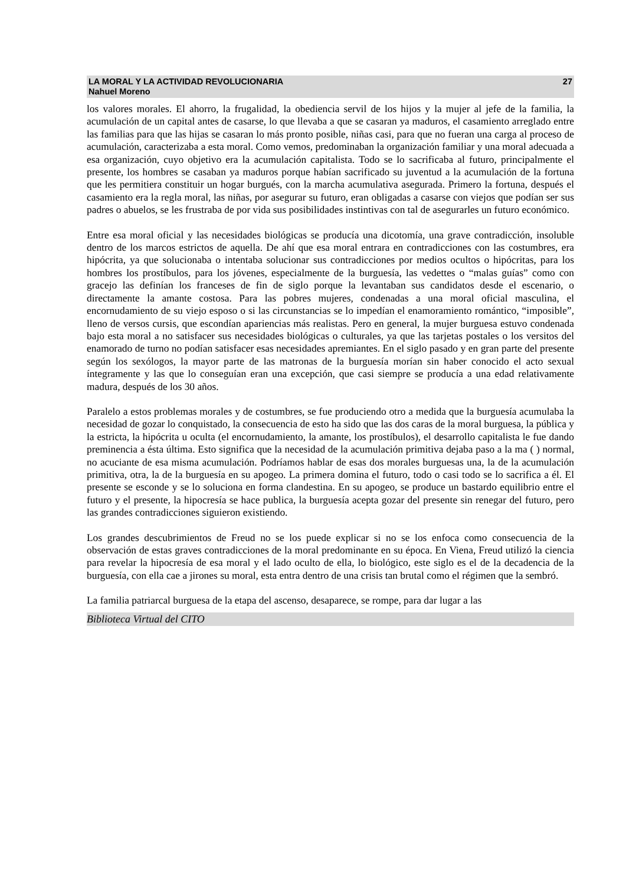LA MORAL Y LA ACTIVIDAD REVOLUCIONARIA 27
Nahuel Moreno
los valores morales. El ahorro, la frugalidad, la obediencia servil de los hijos y la mujer al jefe de la familia, la acumulación de un capital antes de casarse, lo que llevaba a que se casaran ya maduros, el casamiento arreglado entre las familias para que las hijas se casaran lo más pronto posible, niñas casi, para que no fueran una carga al proceso de acumulación, caracterizaba a esta moral. Como vemos, predominaban la organización familiar y una moral adecuada a esa organización, cuyo objetivo era la acumulación capitalista. Todo se lo sacrificaba al futuro, principalmente el presente, los hombres se casaban ya maduros porque habían sacrificado su juventud a la acumulación de la fortuna que les permitiera constituir un hogar burgués, con la marcha acumulativa asegurada. Primero la fortuna, después el casamiento era la regla moral, las niñas, por asegurar su futuro, eran obligadas a casarse con viejos que podían ser sus padres o abuelos, se les frustraba de por vida sus posibilidades instintivas con tal de asegurarles un futuro económico.
Entre esa moral oficial y las necesidades biológicas se producía una dicotomía, una grave contradicción, insoluble dentro de los marcos estrictos de aquella. De ahí que esa moral entrara en contradicciones con las costumbres, era hipócrita, ya que solucionaba o intentaba solucionar sus contradicciones por medios ocultos o hipócritas, para los hombres los prostíbulos, para los jóvenes, especialmente de la burguesía, las vedettes o “malas guías” como con gracejo las definían los franceses de fin de siglo porque la levantaban sus candidatos desde el escenario, o directamente la amante costosa. Para las pobres mujeres, condenadas a una moral oficial masculina, el encornudamiento de su viejo esposo o si las circunstancias se lo impedían el enamoramiento romántico, “imposible”, lleno de versos cursis, que escondían apariencias más realistas. Pero en general, la mujer burguesa estuvo condenada bajo esta moral a no satisfacer sus necesidades biológicas o culturales, ya que las tarjetas postales o los versitos del enamorado de turno no podían satisfacer esas necesidades apremiantes. En el siglo pasado y en gran parte del presente según los sexólogos, la mayor parte de las matronas de la burguesía morían sin haber conocido el acto sexual íntegramente y las que lo conseguían eran una excepción, que casi siempre se producía a una edad relativamente madura, después de los 30 años.
Paralelo a estos problemas morales y de costumbres, se fue produciendo otro a medida que la burguesía acumulaba la necesidad de gozar lo conquistado, la consecuencia de esto ha sido que las dos caras de la moral burguesa, la pública y la estricta, la hipócrita u oculta (el encornudamiento, la amante, los prostíbulos), el desarrollo capitalista le fue dando preminencia a ésta última. Esto significa que la necesidad de la acumulación primitiva dejaba paso a la ma ( ) normal, no acuciante de esa misma acumulación. Podríamos hablar de esas dos morales burguesas una, la de la acumulación primitiva, otra, la de la burguesía en su apogeo. La primera domina el futuro, todo o casi todo se lo sacrifica a él. El presente se esconde y se lo soluciona en forma clandestina. En su apogeo, se produce un bastardo equilibrio entre el futuro y el presente, la hipocresía se hace publica, la burguesía acepta gozar del presente sin renegar del futuro, pero las grandes contradicciones siguieron existiendo.
Los grandes descubrimientos de Freud no se los puede explicar si no se los enfoca como consecuencia de la observación de estas graves contradicciones de la moral predominante en su época. En Viena, Freud utilizó la ciencia para revelar la hipocresía de esa moral y el lado oculto de ella, lo biológico, este siglo es el de la decadencia de la burguesía, con ella cae a jirones su moral, esta entra dentro de una crisis tan brutal como el régimen que la sembró.
La familia patriarcal burguesa de la etapa del ascenso, desaparece, se rompe, para dar lugar a las
Biblioteca Virtual del CITO